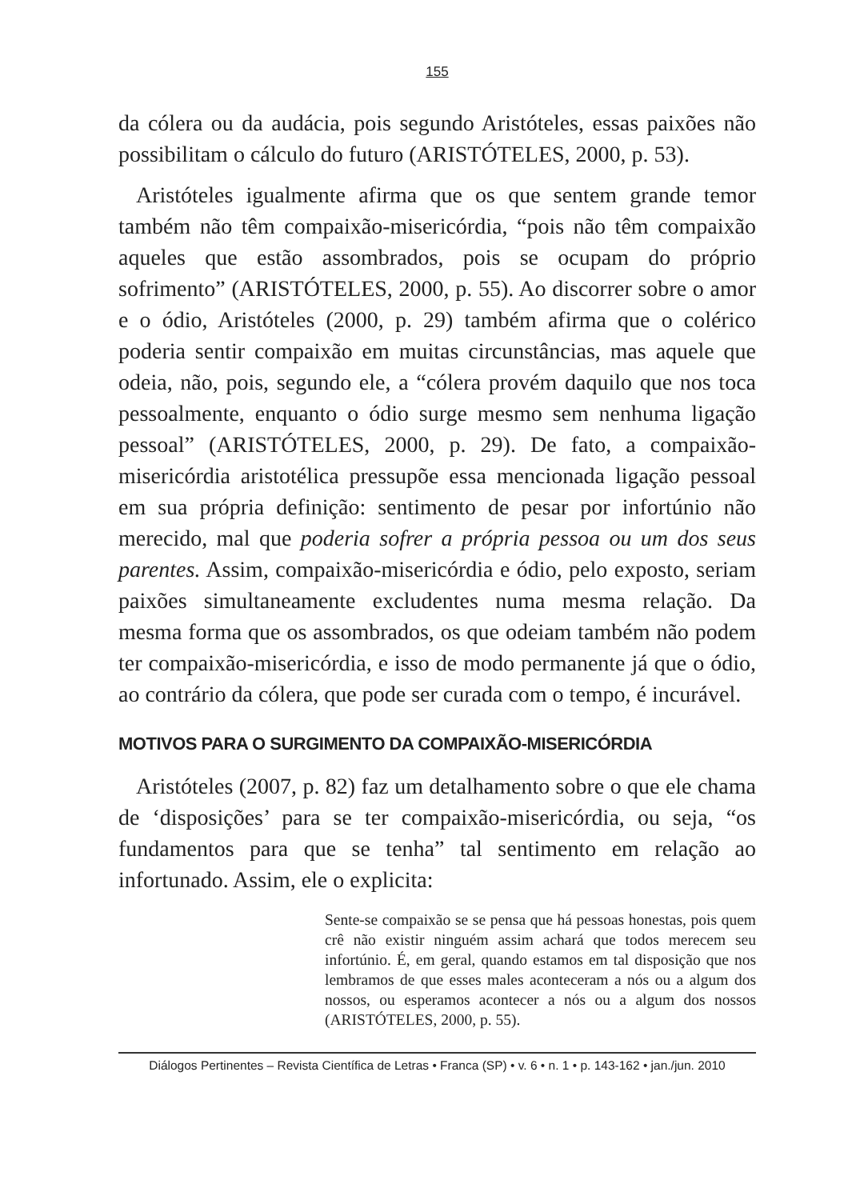155
da cólera ou da audácia, pois segundo Aristóteles, essas paixões não possibilitam o cálculo do futuro (ARISTÓTELES, 2000, p. 53).
Aristóteles igualmente afirma que os que sentem grande temor também não têm compaixão-misericórdia, “pois não têm compaixão aqueles que estão assombrados, pois se ocupam do próprio sofrimento” (ARISTÓTELES, 2000, p. 55). Ao discorrer sobre o amor e o ódio, Aristóteles (2000, p. 29) também afirma que o colérico poderia sentir compaixão em muitas circunstâncias, mas aquele que odeia, não, pois, segundo ele, a “cólera provém daquilo que nos toca pessoalmente, enquanto o ódio surge mesmo sem nenhuma ligação pessoal” (ARISTÓTELES, 2000, p. 29). De fato, a compaixão-misericórdia aristotélica pressupõe essa mencionada ligação pessoal em sua própria definição: sentimento de pesar por infortúnio não merecido, mal que poderia sofrer a própria pessoa ou um dos seus parentes. Assim, compaixão-misericórdia e ódio, pelo exposto, seriam paixões simultaneamente excludentes numa mesma relação. Da mesma forma que os assombrados, os que odeiam também não podem ter compaixão-misericórdia, e isso de modo permanente já que o ódio, ao contrário da cólera, que pode ser curada com o tempo, é incurável.
MOTIVOS PARA O SURGIMENTO DA COMPAIXÃO-MISERICÓRDIA
Aristóteles (2007, p. 82) faz um detalhamento sobre o que ele chama de ‘disposições’ para se ter compaixão-misericórdia, ou seja, “os fundamentos para que se tenha” tal sentimento em relação ao infortunado. Assim, ele o explicita:
Sente-se compaixão se se pensa que há pessoas honestas, pois quem crê não existir ninguém assim achará que todos merecem seu infortúnio. É, em geral, quando estamos em tal disposição que nos lembramos de que esses males aconteceram a nós ou a algum dos nossos, ou esperamos acontecer a nós ou a algum dos nossos (ARISTÓTELES, 2000, p. 55).
Diálogos Pertinentes – Revista Científica de Letras • Franca (SP) • v. 6 • n. 1 • p. 143-162 • jan./jun. 2010